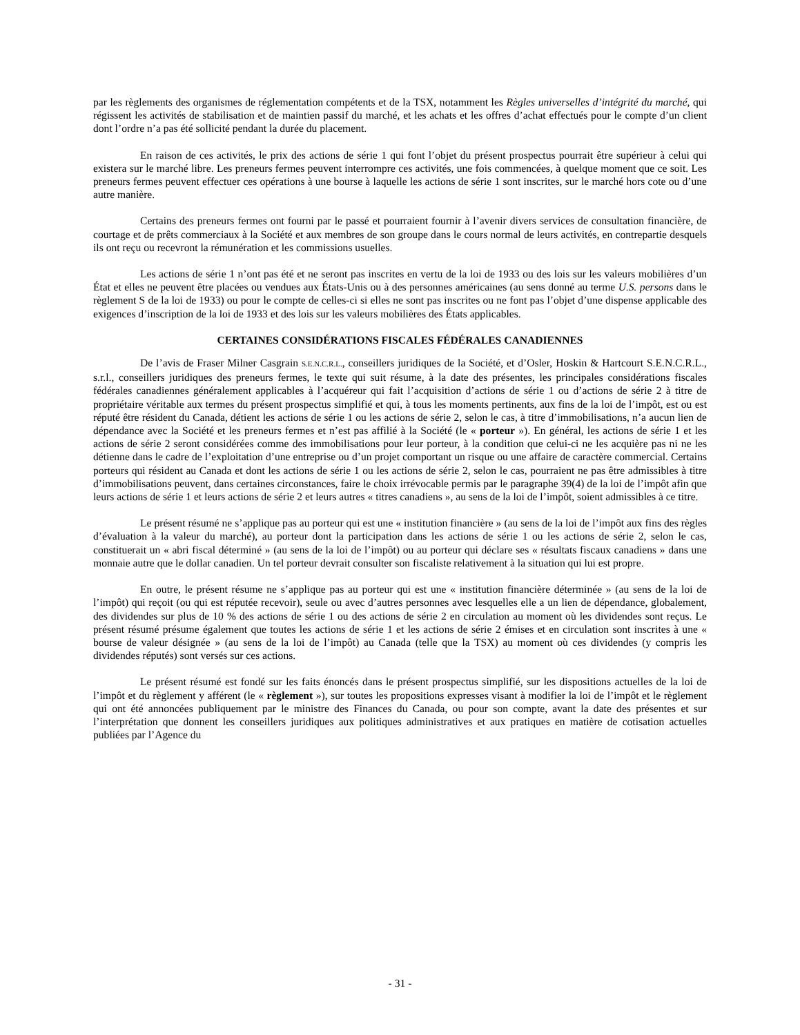par les règlements des organismes de réglementation compétents et de la TSX, notamment les Règles universelles d’intégrité du marché, qui régissent les activités de stabilisation et de maintien passif du marché, et les achats et les offres d’achat effectués pour le compte d’un client dont l’ordre n’a pas été sollicité pendant la durée du placement.
En raison de ces activités, le prix des actions de série 1 qui font l’objet du présent prospectus pourrait être supérieur à celui qui existera sur le marché libre. Les preneurs fermes peuvent interrompre ces activités, une fois commencées, à quelque moment que ce soit. Les preneurs fermes peuvent effectuer ces opérations à une bourse à laquelle les actions de série 1 sont inscrites, sur le marché hors cote ou d’une autre manière.
Certains des preneurs fermes ont fourni par le passé et pourraient fournir à l’avenir divers services de consultation financière, de courtage et de prêts commerciaux à la Société et aux membres de son groupe dans le cours normal de leurs activités, en contrepartie desquels ils ont reçu ou recevront la rémunération et les commissions usuelles.
Les actions de série 1 n’ont pas été et ne seront pas inscrites en vertu de la loi de 1933 ou des lois sur les valeurs mobilières d’un État et elles ne peuvent être placées ou vendues aux États-Unis ou à des personnes américaines (au sens donné au terme U.S. persons dans le règlement S de la loi de 1933) ou pour le compte de celles-ci si elles ne sont pas inscrites ou ne font pas l’objet d’une dispense applicable des exigences d’inscription de la loi de 1933 et des lois sur les valeurs mobilières des États applicables.
CERTAINES CONSIDÉRATIONS FISCALES FÉDÉRALES CANADIENNES
De l’avis de Fraser Milner Casgrain S.E.N.C.R.L., conseillers juridiques de la Société, et d’Osler, Hoskin & Hartcourt S.E.N.C.R.L., s.r.l., conseillers juridiques des preneurs fermes, le texte qui suit résume, à la date des présentes, les principales considérations fiscales fédérales canadiennes généralement applicables à l’acquéreur qui fait l’acquisition d’actions de série 1 ou d’actions de série 2 à titre de propriétaire véritable aux termes du présent prospectus simplifié et qui, à tous les moments pertinents, aux fins de la loi de l’impôt, est ou est réputé être résident du Canada, détient les actions de série 1 ou les actions de série 2, selon le cas, à titre d’immobilisations, n’a aucun lien de dépendance avec la Société et les preneurs fermes et n’est pas affilié à la Société (le « porteur »). En général, les actions de série 1 et les actions de série 2 seront considérées comme des immobilisations pour leur porteur, à la condition que celui-ci ne les acquière pas ni ne les détienne dans le cadre de l’exploitation d’une entreprise ou d’un projet comportant un risque ou une affaire de caractère commercial. Certains porteurs qui résident au Canada et dont les actions de série 1 ou les actions de série 2, selon le cas, pourraient ne pas être admissibles à titre d’immobilisations peuvent, dans certaines circonstances, faire le choix irrévocable permis par le paragraphe 39(4) de la loi de l’impôt afin que leurs actions de série 1 et leurs actions de série 2 et leurs autres « titres canadiens », au sens de la loi de l’impôt, soient admissibles à ce titre.
Le présent résumé ne s’applique pas au porteur qui est une « institution financière » (au sens de la loi de l’impôt aux fins des règles d’évaluation à la valeur du marché), au porteur dont la participation dans les actions de série 1 ou les actions de série 2, selon le cas, constituerait un « abri fiscal déterminé » (au sens de la loi de l’impôt) ou au porteur qui déclare ses « résultats fiscaux canadiens » dans une monnaie autre que le dollar canadien. Un tel porteur devrait consulter son fiscaliste relativement à la situation qui lui est propre.
En outre, le présent résume ne s’applique pas au porteur qui est une « institution financière déterminée » (au sens de la loi de l’impôt) qui reçoit (ou qui est réputée recevoir), seule ou avec d’autres personnes avec lesquelles elle a un lien de dépendance, globalement, des dividendes sur plus de 10 % des actions de série 1 ou des actions de série 2 en circulation au moment où les dividendes sont reçus. Le présent résumé présume également que toutes les actions de série 1 et les actions de série 2 émises et en circulation sont inscrites à une « bourse de valeur désignée » (au sens de la loi de l’impôt) au Canada (telle que la TSX) au moment où ces dividendes (y compris les dividendes réputés) sont versés sur ces actions.
Le présent résumé est fondé sur les faits énoncés dans le présent prospectus simplifié, sur les dispositions actuelles de la loi de l’impôt et du règlement y afférent (le « règlement »), sur toutes les propositions expresses visant à modifier la loi de l’impôt et le règlement qui ont été annoncées publiquement par le ministre des Finances du Canada, ou pour son compte, avant la date des présentes et sur l’interprétation que donnent les conseillers juridiques aux politiques administratives et aux pratiques en matière de cotisation actuelles publiées par l’Agence du
- 31 -